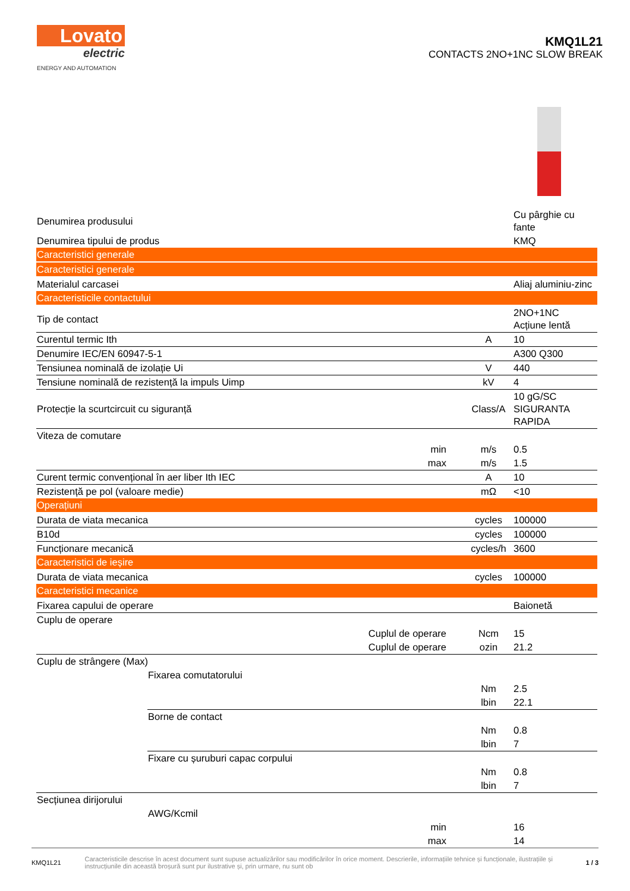Lovato
electric
ENERGY AND AUTOMATION
KMQ1L21
CONTACTS 2NO+1NC SLOW BREAK
| Denumirea produsului | | | Cu pârghie cu fante |
| Denumirea tipului de produs | | | KMQ |
| Caracteristici generale | | | |
| Caracteristici generale | | | |
| Materialul carcasei | | | Aliaj aluminiu-zinc |
| Caracteristicile contactului | | | |
| Tip de contact | | | 2NO+1NC Acțiune lentă |
| Curentul termic Ith | | A | 10 |
| Denumire IEC/EN 60947-5-1 | | | A300 Q300 |
| Tensiunea nominală de izolație Ui | | V | 440 |
| Tensiune nominală de rezistență la impuls Uimp | | kV | 4 |
| Protecție la scurtcircuit cu siguranță | | Class/A | 10 gG/SC SIGURANTA RAPIDA |
| Viteza de comutare | | | |
| min | | m/s | 0.5 |
| max | | m/s | 1.5 |
| Curent termic convențional în aer liber Ith IEC | | A | 10 |
| Rezistență pe pol (valoare medie) | | mΩ | <10 |
| Operațiuni | | | |
| Durata de viata mecanica | | cycles | 100000 |
| B10d | | cycles | 100000 |
| Funcționare mecanică | | cycles/h | 3600 |
| Caracteristici de ieșire | | | |
| Durata de viata mecanica | | cycles | 100000 |
| Caracteristici mecanice | | | |
| Fixarea capului de operare | | | Baionetă |
| Cuplu de operare | | | |
| Cuplul de operare | | Ncm | 15 |
| Cuplul de operare | | ozin | 21.2 |
| Cuplu de strângere (Max) | | | |
| | Fixarea comutatorului | | |
| | | Nm | 2.5 |
| | | lbin | 22.1 |
| | Borne de contact | | |
| | | Nm | 0.8 |
| | | lbin | 7 |
| | Fixare cu șuruburi capac corpului | | |
| | | Nm | 0.8 |
| | | lbin | 7 |
| Secțiunea dirijorului | | | |
| | AWG/Kcmil | | |
| min | | | 16 |
| max | | | 14 |
KMQ1L21
Caracteristicile descrise în acest document sunt supuse actualizărilor sau modificărilor în orice moment. Descrierile, informațiile tehnice și funcționale, ilustrațiile și instrucțiunile din această broșură sunt pur ilustrative și, prin urmare, nu sunt ob
1 / 3